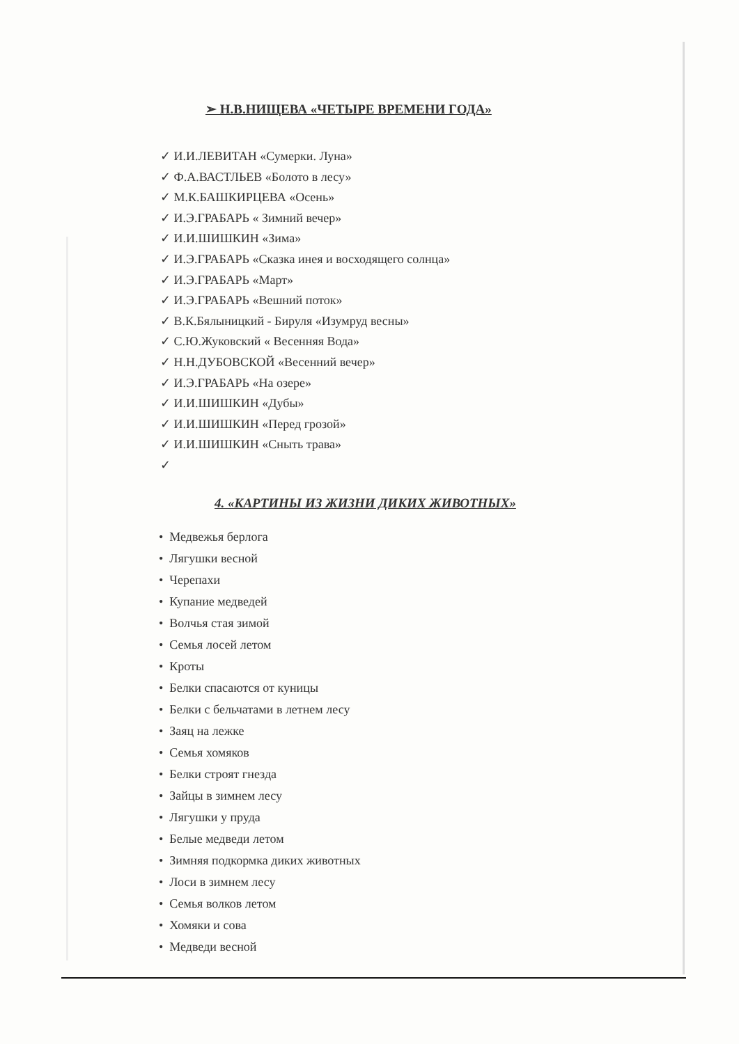➢ Н.В.НИЩЕВА «ЧЕТЫРЕ ВРЕМЕНИ ГОДА»
✓ И.И.ЛЕВИТАН «Сумерки. Луна»
✓ Ф.А.ВАСТЛЬЕВ «Болото в лесу»
✓ М.К.БАШКИРЦЕВА «Осень»
✓ И.Э.ГРАБАРЬ « Зимний вечер»
✓ И.И.ШИШКИН «Зима»
✓ И.Э.ГРАБАРЬ «Сказка инея и восходящего солнца»
✓ И.Э.ГРАБАРЬ «Март»
✓ И.Э.ГРАБАРЬ «Вешний поток»
✓ В.К.Бялыницкий - Бируля «Изумруд весны»
✓ С.Ю.Жуковский « Весенняя Вода»
✓ Н.Н.ДУБОВСКОЙ «Весенний вечер»
✓ И.Э.ГРАБАРЬ «На озере»
✓ И.И.ШИШКИН «Дубы»
✓ И.И.ШИШКИН «Перед грозой»
✓ И.И.ШИШКИН «Сныть трава»
✓
4. «КАРТИНЫ ИЗ ЖИЗНИ ДИКИХ ЖИВОТНЫХ»
• Медвежья берлога
• Лягушки весной
• Черепахи
• Купание медведей
• Волчья стая зимой
• Семья лосей летом
• Кроты
• Белки спасаются от куницы
• Белки с бельчатами в летнем лесу
• Заяц на лежке
• Семья хомяков
• Белки строят гнезда
• Зайцы в зимнем лесу
• Лягушки у пруда
• Белые медведи летом
• Зимняя подкормка диких животных
• Лоси в зимнем лесу
• Семья волков летом
• Хомяки и сова
• Медведи весной